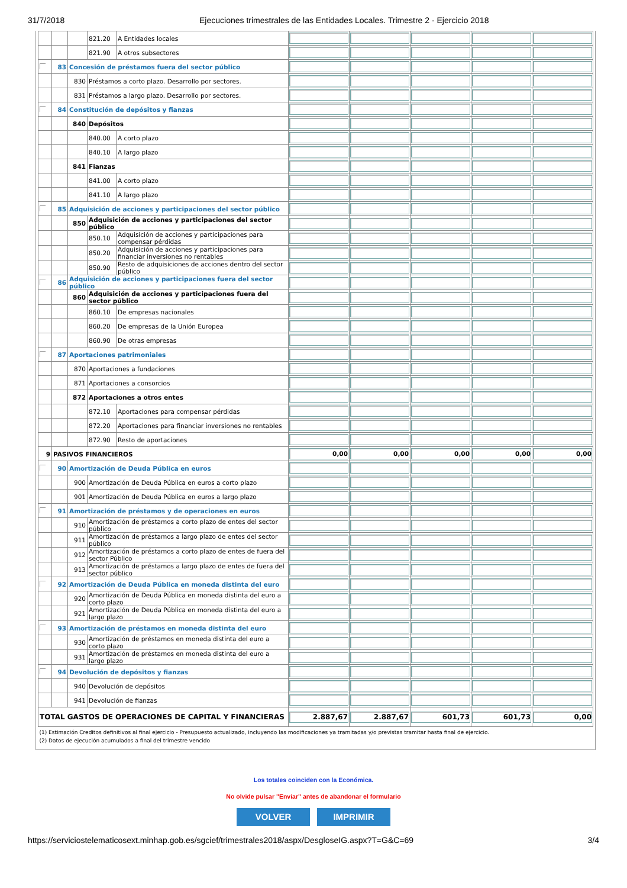31/7/2018 Ejecuciones trimestrales de las Entidades Locales. Trimestre 2 - Ejercicio 2018
| | | | 821.20 | A Entidades locales | | | | | |
| | | | 821.90 | A otros subsectores | | | | | |
| | 83 | Concesión de préstamos fuera del sector público | | | | | | | |
| | | 830 | Préstamos a corto plazo. Desarrollo por sectores. | | | | | | |
| | | 831 | Préstamos a largo plazo. Desarrollo por sectores. | | | | | | |
| | 84 | Constitución de depósitos y fianzas | | | | | | | |
| | | 840 | Depósitos | | | | | | |
| | | | 840.00 | A corto plazo | | | | | |
| | | | 840.10 | A largo plazo | | | | | |
| | | 841 | Fianzas | | | | | | |
| | | | 841.00 | A corto plazo | | | | | |
| | | | 841.10 | A largo plazo | | | | | |
| | 85 | Adquisición de acciones y participaciones del sector público | | | | | | | |
| | | 850 | Adquisición de acciones y participaciones del sector público | | | | | | |
| | | | 850.10 | Adquisición de acciones y participaciones para compensar pérdidas | | | | | |
| | | | 850.20 | Adquisición de acciones y participaciones para financiar inversiones no rentables | | | | | |
| | | | 850.90 | Resto de adquisiciones de acciones dentro del sector público | | | | | |
| | 86 | Adquisición de acciones y participaciones fuera del sector público | | | | | | | |
| | | 860 | Adquisición de acciones y participaciones fuera del sector público | | | | | | |
| | | | 860.10 | De empresas nacionales | | | | | |
| | | | 860.20 | De empresas de la Unión Europea | | | | | |
| | | | 860.90 | De otras empresas | | | | | |
| | 87 | Aportaciones patrimoniales | | | | | | | |
| | | 870 | Aportaciones a fundaciones | | | | | | |
| | | 871 | Aportaciones a consorcios | | | | | | |
| | | 872 | Aportaciones a otros entes | | | | | | |
| | | | 872.10 | Aportaciones para compensar pérdidas | | | | | |
| | | | 872.20 | Aportaciones para financiar inversiones no rentables | | | | | |
| | | | 872.90 | Resto de aportaciones | | | | | |
| 9 | PASIVOS FINANCIEROS | | | | 0,00 | 0,00 | 0,00 | 0,00 | 0,00 |
| | 90 | Amortización de Deuda Pública en euros | | | | | | | |
| | | 900 | Amortización de Deuda Pública en euros a corto plazo | | | | | | |
| | | 901 | Amortización de Deuda Pública en euros a largo plazo | | | | | | |
| | 91 | Amortización de préstamos y de operaciones en euros | | | | | | | |
| | | 910 | Amortización de préstamos a corto plazo de entes del sector público | | | | | | |
| | | 911 | Amortización de préstamos a largo plazo de entes del sector público | | | | | | |
| | | 912 | Amortización de préstamos a corto plazo de entes de fuera del sector Público | | | | | | |
| | | 913 | Amortización de préstamos a largo plazo de entes de fuera del sector público | | | | | | |
| | 92 | Amortización de Deuda Pública en moneda distinta del euro | | | | | | | |
| | | 920 | Amortización de Deuda Pública en moneda distinta del euro a corto plazo | | | | | | |
| | | 921 | Amortización de Deuda Pública en moneda distinta del euro a largo plazo | | | | | | |
| | 93 | Amortización de préstamos en moneda distinta del euro | | | | | | | |
| | | 930 | Amortización de préstamos en moneda distinta del euro a corto plazo | | | | | | |
| | | 931 | Amortización de préstamos en moneda distinta del euro a largo plazo | | | | | | |
| | 94 | Devolución de depósitos y fianzas | | | | | | | |
| | | 940 | Devolución de depósitos | | | | | | |
| | | 941 | Devolución de fianzas | | | | | | |
| TOTAL GASTOS DE OPERACIONES DE CAPITAL Y FINANCIERAS | | | | | 2.887,67 | 2.887,67 | 601,73 | 601,73 | 0,00 |
| (1) Estimación Creditos definitivos al final ejercicio - Presupuesto actualizado, incluyendo las modificaciones ya tramitadas y/o previstas tramitar hasta final de ejercicio. (2) Datos de ejecución acumulados a final del trimestre vencido | | | | | | | | | |
Los totales coinciden con la Económica.
No olvide pulsar "Enviar" antes de abandonar el formulario
VOLVER IMPRIMIR
https://serviciostelematicosext.minhap.gob.es/sgcief/trimestrales2018/aspx/DesgloseIG.aspx?T=G&C=69
3/4